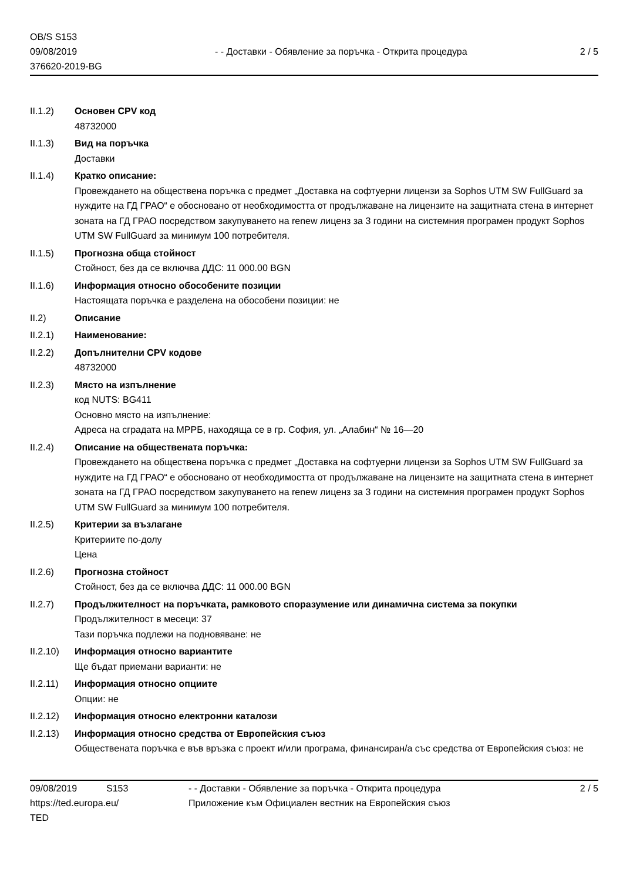OB/S S153
09/08/2019
376620-2019-BG
- - Доставки - Обявление за поръчка - Открита процедура
2 / 5
II.1.2) Основен CPV код
48732000
II.1.3) Вид на поръчка
Доставки
II.1.4) Кратко описание:
Провеждането на обществена поръчка с предмет „Доставка на софтуерни лицензи за Sophos UTM SW FullGuard за нуждите на ГД ГРАО“ е обосновано от необходимостта от продължаване на лицензите на защитната стена в интернет зоната на ГД ГРАО посредством закупуването на renew лиценз за 3 години на системния програмен продукт Sophos UTM SW FullGuard за минимум 100 потребителя.
II.1.5) Прогнозна обща стойност
Стойност, без да се включва ДДС: 11 000.00 BGN
II.1.6) Информация относно обособените позиции
Настоящата поръчка е разделена на обособени позиции: не
II.2) Описание
II.2.1) Наименование:
II.2.2) Допълнителни CPV кодове
48732000
II.2.3) Място на изпълнение
код NUTS: BG411
Основно място на изпълнение:
Адреса на сградата на МРРБ, находяща се в гр. София, ул. „Алабин“ № 16—20
II.2.4) Описание на обществената поръчка:
Провеждането на обществена поръчка с предмет „Доставка на софтуерни лицензи за Sophos UTM SW FullGuard за нуждите на ГД ГРАО“ е обосновано от необходимостта от продължаване на лицензите на защитната стена в интернет зоната на ГД ГРАО посредством закупуването на renew лиценз за 3 години на системния програмен продукт Sophos UTM SW FullGuard за минимум 100 потребителя.
II.2.5) Критерии за възлагане
Критериите по-долу
Цена
II.2.6) Прогнозна стойност
Стойност, без да се включва ДДС: 11 000.00 BGN
II.2.7) Продължителност на поръчката, рамковото споразумение или динамична система за покупки
Продължителност в месеци: 37
Тази поръчка подлежи на подновяване: не
II.2.10)
Информация относно вариантите
Ще бъдат приемани варианти: не
II.2.11)
Информация относно опциите
Опции: не
II.2.12)
Информация относно електронни каталози
II.2.13)
Информация относно средства от Европейския съюз
Обществената поръчка е във връзка с проект и/или програма, финансиран/а със средства от Европейския съюз: не
09/08/2019
https://ted.europa.eu/
TED
S153 - - Доставки - Обявление за поръчка - Открита процедура
Приложение към Официален вестник на Европейския съюз
2 / 5